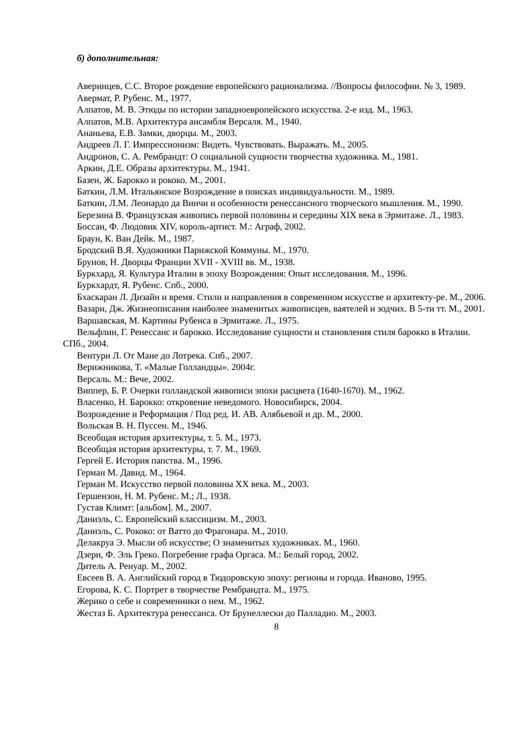б) дополнительная:
Аверинцев, С.С. Второе рождение европейского рационализма. //Вопросы философии. № 3, 1989.
Авермат, Р. Рубенс. М., 1977.
Алпатов, М. В. Этюды по истории западноевропейского искусства. 2-е изд. М., 1963.
Алпатов, М.В. Архитектура ансамбля Версаля. М., 1940.
Ананьева, Е.В. Замки, дворцы. М., 2003.
Андреев Л. Г. Импрессионизм: Видеть. Чувствовать. Выражать. М., 2005.
Андронов, С. А. Рембрандт: О социальной сущности творчества художника. М., 1981.
Аркин, Д.Е. Образы архитектуры. М., 1941.
Базен, Ж. Барокко и рококо. М., 2001.
Баткин, Л.М. Итальянское Возрождение в поисках индивидуальности. М., 1989.
Баткин, Л.М. Леонардо да Винчи и особенности ренессансного творческого мышления. М., 1990.
Березина В. Французская живопись первой половины и середины XIX века в Эрмитаже. Л., 1983.
Боссан, Ф. Людовик XIV, король-артист. М.: Аграф, 2002.
Браун, К. Ван Дейк. М., 1987.
Бродский В.Я. Художники Парижской Коммуны. М., 1970.
Брунов, Н. Дворцы Франции XVII - XVIII вв. М., 1938.
Буркхард, Я. Культура Италии в эпоху Возрождения: Опыт исследования. М., 1996.
Буркхардт, Я. Рубенс. Спб., 2000.
Бхаскаран Л. Дизайн и время. Стили и направления в современном искусстве и архитекту-ре. М., 2006.
Вазари, Дж. Жизнеописания наиболее знаменитых живописцев, ваятелей и зодчих. В 5-ти тт. М., 2001.
Варшавская, М. Картины Рубенса в Эрмитаже. Л., 1975.
Вельфлин, Г. Ренессанс и барокко. Исследование сущности и становления стиля барокко в Италии. СПб., 2004.
Вентури Л. От Мане до Лотрека. Спб., 2007.
Верижникова, Т. «Малые Голландцы». 2004г.
Версаль. М.: Вече, 2002.
Виппер, Б. Р. Очерки голландской живописи эпохи расцвета (1640-1670). М., 1962.
Власенко, Н. Барокко: откровение неведомого. Новосибирск, 2004.
Возрождение и Реформация / Под ред. И. АВ. Алябьевой и др. М., 2000.
Вольская В. Н. Пуссен. М., 1946.
Всеобщая история архитектуры, т. 5. М., 1973.
Всеобщая история архитектуры, т. 7. М., 1969.
Гергей Е. История папства. М., 1996.
Герман М. Давид. М., 1964.
Герман М. Искусство первой половины XX века. М., 2003.
Гершензон, Н. М. Рубенс. М.; Л., 1938.
Густав Климт: [альбом]. М., 2007.
Даниэль, С. Европейский классицизм. М., 2003.
Даниэль, С. Рококо: от Ватто до Фрагонара. М., 2010.
Делакруа Э. Мысли об искусстве; О знаменитых художниках. М., 1960.
Дзери, Ф. Эль Греко. Погребение графа Оргаса. М.: Белый город, 2002.
Дитель А. Ренуар. М., 2002.
Евсеев В. А. Английский город в Тюдоровскую эпоху: регионы и города. Иваново, 1995.
Егорова, К. С. Портрет в творчестве Рембрандта. М., 1975.
Жерико о себе и современники о нем. М., 1962.
Жестаз Б. Архитектура ренессанса. От Брунеллески до Палладио. М., 2003.
8